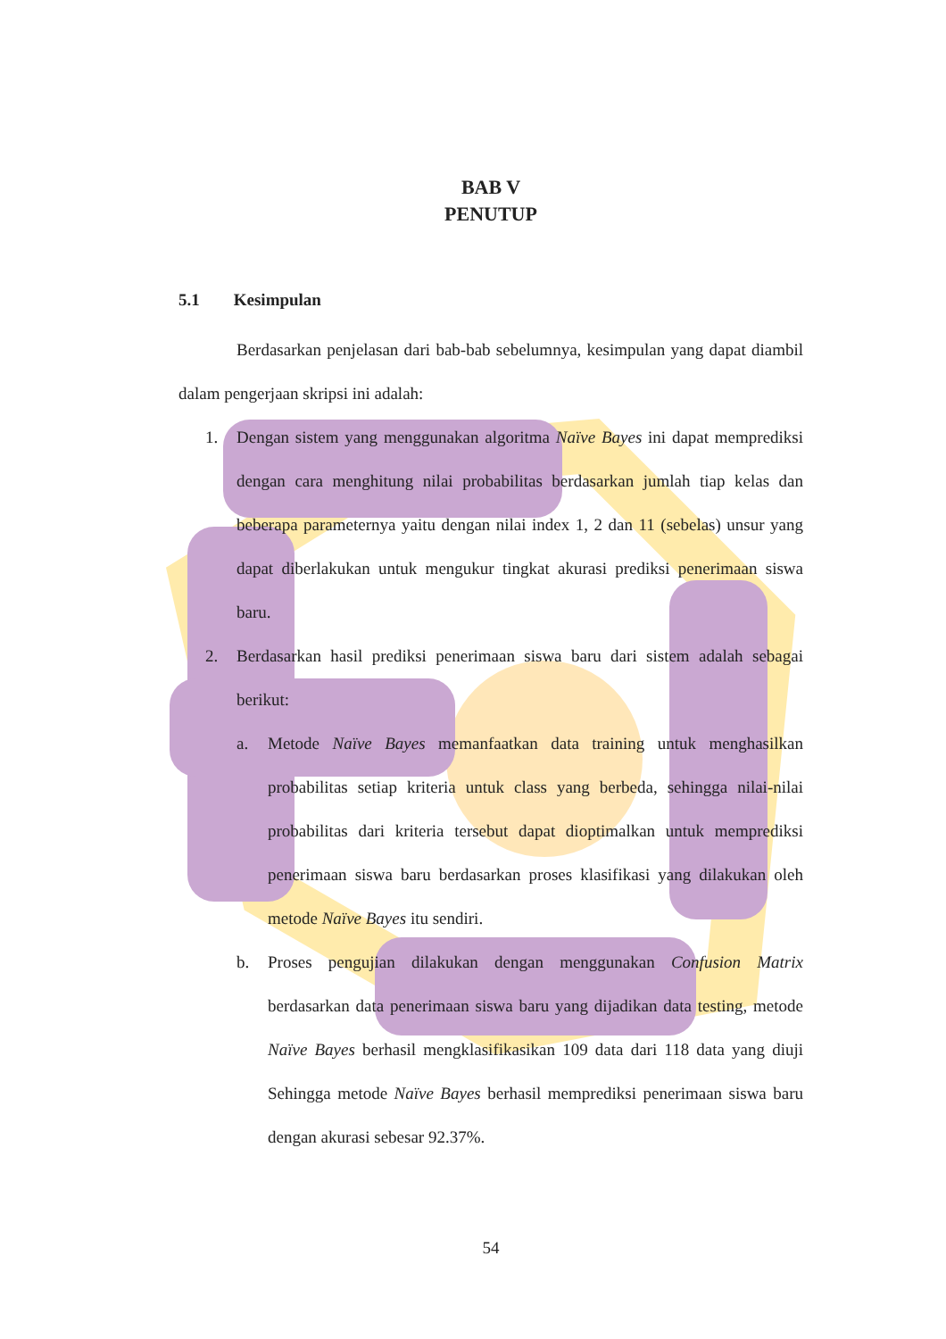BAB V
PENUTUP
5.1 Kesimpulan
Berdasarkan penjelasan dari bab-bab sebelumnya, kesimpulan yang dapat diambil dalam pengerjaan skripsi ini adalah:
1. Dengan sistem yang menggunakan algoritma Naïve Bayes ini dapat memprediksi dengan cara menghitung nilai probabilitas berdasarkan jumlah tiap kelas dan beberapa parameternya yaitu dengan nilai index 1, 2 dan 11 (sebelas) unsur yang dapat diberlakukan untuk mengukur tingkat akurasi prediksi penerimaan siswa baru.
2. Berdasarkan hasil prediksi penerimaan siswa baru dari sistem adalah sebagai berikut:
a. Metode Naïve Bayes memanfaatkan data training untuk menghasilkan probabilitas setiap kriteria untuk class yang berbeda, sehingga nilai-nilai probabilitas dari kriteria tersebut dapat dioptimalkan untuk memprediksi penerimaan siswa baru berdasarkan proses klasifikasi yang dilakukan oleh metode Naïve Bayes itu sendiri.
b. Proses pengujian dilakukan dengan menggunakan Confusion Matrix berdasarkan data penerimaan siswa baru yang dijadikan data testing, metode Naïve Bayes berhasil mengklasifikasikan 109 data dari 118 data yang diuji Sehingga metode Naïve Bayes berhasil memprediksi penerimaan siswa baru dengan akurasi sebesar 92.37%.
54